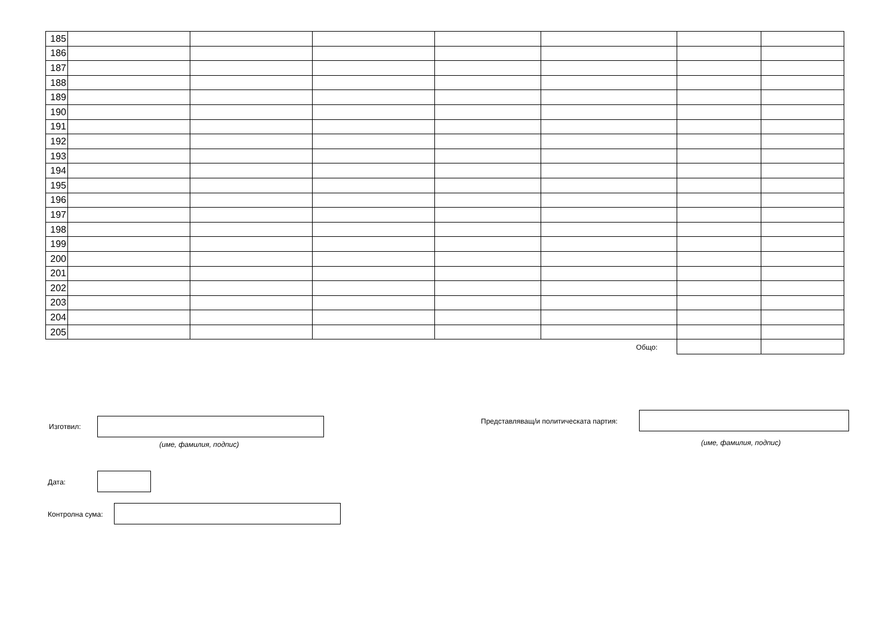| 185 | | | | | | | |
| 186 | | | | | | | |
| 187 | | | | | | | |
| 188 | | | | | | | |
| 189 | | | | | | | |
| 190 | | | | | | | |
| 191 | | | | | | | |
| 192 | | | | | | | |
| 193 | | | | | | | |
| 194 | | | | | | | |
| 195 | | | | | | | |
| 196 | | | | | | | |
| 197 | | | | | | | |
| 198 | | | | | | | |
| 199 | | | | | | | |
| 200 | | | | | | | |
| 201 | | | | | | | |
| 202 | | | | | | | |
| 203 | | | | | | | |
| 204 | | | | | | | |
| 205 | | | | | | | |
| Общо: | | | | | | | |
Изготвил:
(име, фамилия, подпис)
Представляващ/и политическата партия:
(име, фамилия, подпис)
Дата:
Контролна сума: